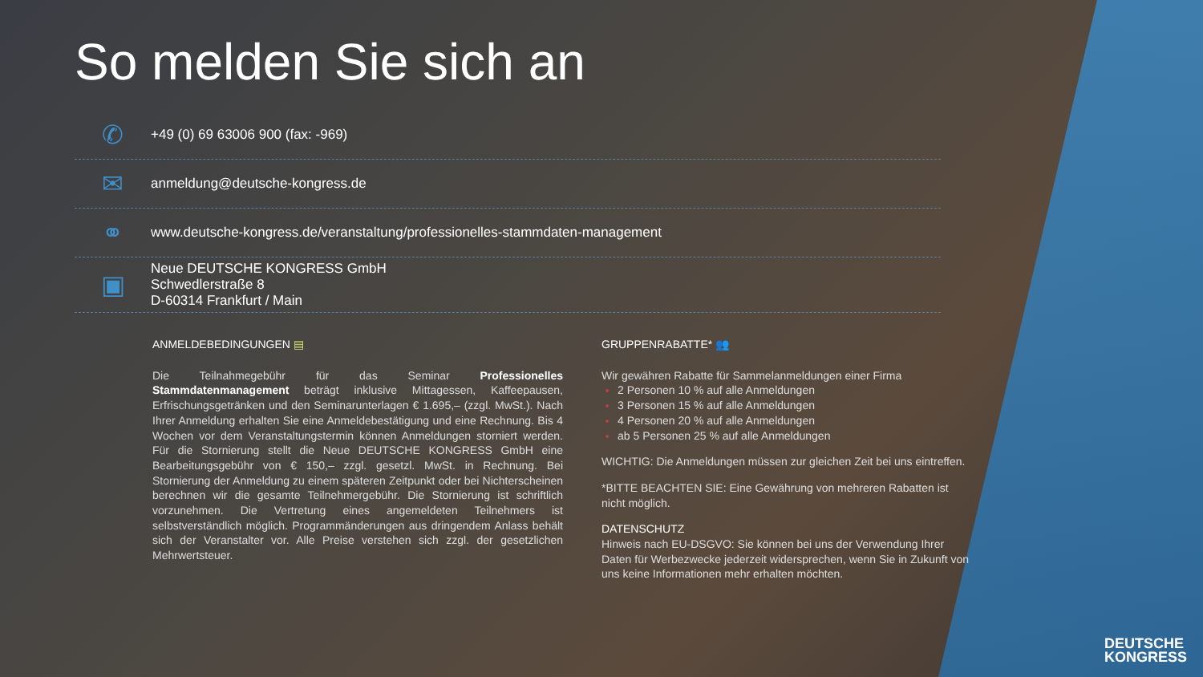So melden Sie sich an
✆
+49 (0) 69 63006 900 (fax: -969)
✉
anmeldung@deutsche-kongress.de
⚭
www.deutsche-kongress.de/veranstaltung/professionelles-stammdaten-management
▣
Neue DEUTSCHE KONGRESS GmbH
Schwedlerstraße 8
D-60314 Frankfurt / Main
ANMELDEBEDINGUNGEN ▤
Die Teilnahmegebühr für das Seminar Professionelles Stammdatenmanagement beträgt inklusive Mittagessen, Kaffeepausen, Erfrischungsgetränken und den Seminarunterlagen € 1.695,– (zzgl. MwSt.). Nach Ihrer Anmeldung erhalten Sie eine Anmeldebestätigung und eine Rechnung. Bis 4 Wochen vor dem Veranstaltungstermin können Anmeldungen storniert werden. Für die Stornierung stellt die Neue DEUTSCHE KONGRESS GmbH eine Bearbeitungsgebühr von € 150,– zzgl. gesetzl. MwSt. in Rechnung. Bei Stornierung der Anmeldung zu einem späteren Zeitpunkt oder bei Nichterscheinen berechnen wir die gesamte Teilnehmergebühr. Die Stornierung ist schriftlich vorzunehmen. Die Vertretung eines angemeldeten Teilnehmers ist selbstverständlich möglich. Programmänderungen aus dringendem Anlass behält sich der Veranstalter vor. Alle Preise verstehen sich zzgl. der gesetzlichen Mehrwertsteuer.
GRUPPENRABATTE* 👥
Wir gewähren Rabatte für Sammelanmeldungen einer Firma
2 Personen 10 % auf alle Anmeldungen
3 Personen 15 % auf alle Anmeldungen
4 Personen 20 % auf alle Anmeldungen
ab 5 Personen 25 % auf alle Anmeldungen
WICHTIG: Die Anmeldungen müssen zur gleichen Zeit bei uns eintreffen.
*BITTE BEACHTEN SIE: Eine Gewährung von mehreren Rabatten ist nicht möglich.
DATENSCHUTZ
Hinweis nach EU-DSGVO: Sie können bei uns der Verwendung Ihrer Daten für Werbezwecke jederzeit widersprechen, wenn Sie in Zukunft von uns keine Informationen mehr erhalten möchten.
DEUTSCHE
KONGRESS